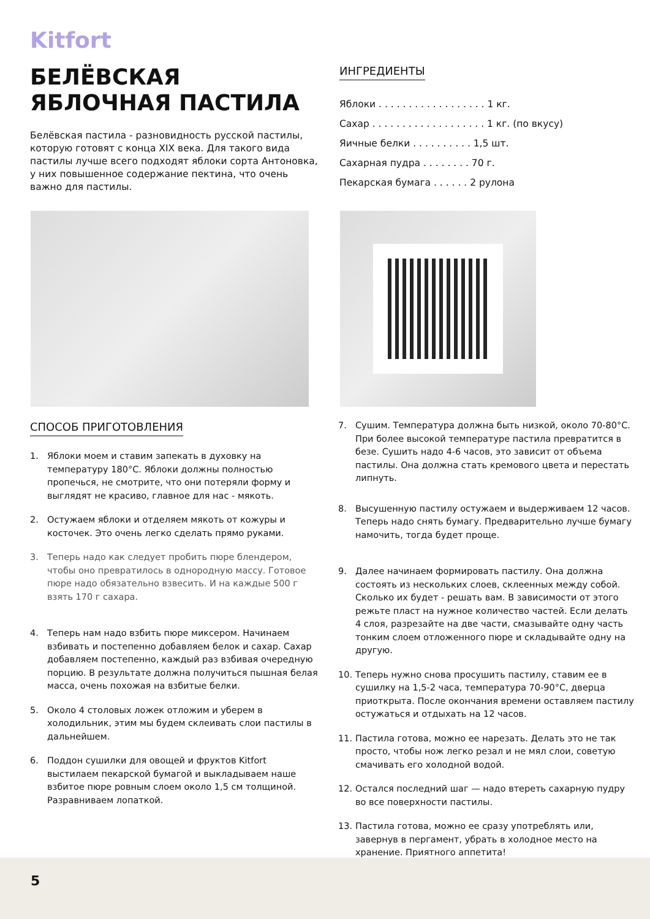Kitfort
БЕЛЁВСКАЯ ЯБЛОЧНАЯ ПАСТИЛА
Белёвская пастила - разновидность русской пастилы, которую готовят с конца XIX века. Для такого вида пастилы лучше всего подходят яблоки сорта Антоновка, у них повышенное содержание пектина, что очень важно для пастилы.
ИНГРЕДИЕНТЫ
Яблоки . . . . . . . . . . . . . . . . . . 1 кг.
Сахар . . . . . . . . . . . . . . . . . . . 1 кг. (по вкусу)
Яичные белки . . . . . . . . . . 1,5 шт.
Сахарная пудра . . . . . . . . 70 г.
Пекарская бумага . . . . . . 2 рулона
СПОСОБ ПРИГОТОВЛЕНИЯ
1. Яблоки моем и ставим запекать в духовку на температуру 180°С. Яблоки должны полностью пропечься, не смотрите, что они потеряли форму и выглядят не красиво, главное для нас - мякоть.
2. Остужаем яблоки и отделяем мякоть от кожуры и косточек. Это очень легко сделать прямо руками.
3. Теперь надо как следует пробить пюре блендером, чтобы оно превратилось в однородную массу. Готовое пюре надо обязательно взвесить. И на каждые 500 г взять 170 г сахара.
4. Теперь нам надо взбить пюре миксером. Начинаем взбивать и постепенно добавляем белок и сахар. Сахар добавляем постепенно, каждый раз взбивая очередную порцию. В результате должна получиться пышная белая масса, очень похожая на взбитые белки.
5. Около 4 столовых ложек отложим и уберем в холодильник, этим мы будем склеивать слои пастилы в дальнейшем.
6. Поддон сушилки для овощей и фруктов Kitfort выстилаем пекарской бумагой и выкладываем наше взбитое пюре ровным слоем около 1,5 см толщиной. Разравниваем лопаткой.
7. Сушим. Температура должна быть низкой, около 70-80°С. При более высокой температуре пастила превратится в безе. Сушить надо 4-6 часов, это зависит от объема пастилы. Она должна стать кремового цвета и перестать липнуть.
8. Высушенную пастилу остужаем и выдерживаем 12 часов. Теперь надо снять бумагу. Предварительно лучше бумагу намочить, тогда будет проще.
9. Далее начинаем формировать пастилу. Она должна состоять из нескольких слоев, склеенных между собой. Сколько их будет - решать вам. В зависимости от этого режьте пласт на нужное количество частей. Если делать 4 слоя, разрезайте на две части, смазывайте одну часть тонким слоем отложенного пюре и складывайте одну на другую.
10. Теперь нужно снова просушить пастилу, ставим ее в сушилку на 1,5-2 часа, температура 70-90°С, дверца приоткрыта. После окончания времени оставляем пастилу остужаться и отдыхать на 12 часов.
11. Пастила готова, можно ее нарезать. Делать это не так просто, чтобы нож легко резал и не мял слои, советую смачивать его холодной водой.
12. Остался последний шаг — надо втереть сахарную пудру во все поверхности пастилы.
13. Пастила готова, можно ее сразу употреблять или, завернув в пергамент, убрать в холодное место на хранение. Приятного аппетита!
5